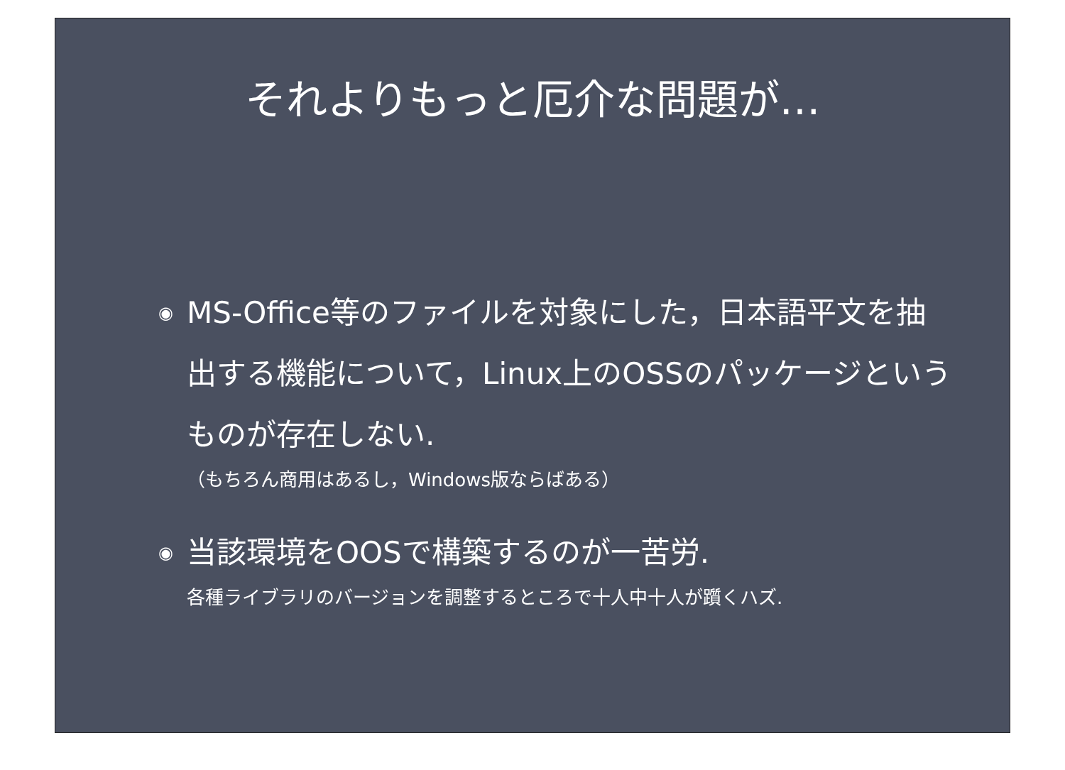それよりもっと厄介な問題が…
◉ MS-Office等のファイルを対象にした，日本語平文を抽出する機能について，Linux上のOSSのパッケージというものが存在しない.
（もちろん商用はあるし，Windows版ならばある）
◉ 当該環境をOOSで構築するのが一苦労.
各種ライブラリのバージョンを調整するところで十人中十人が躓くハズ.